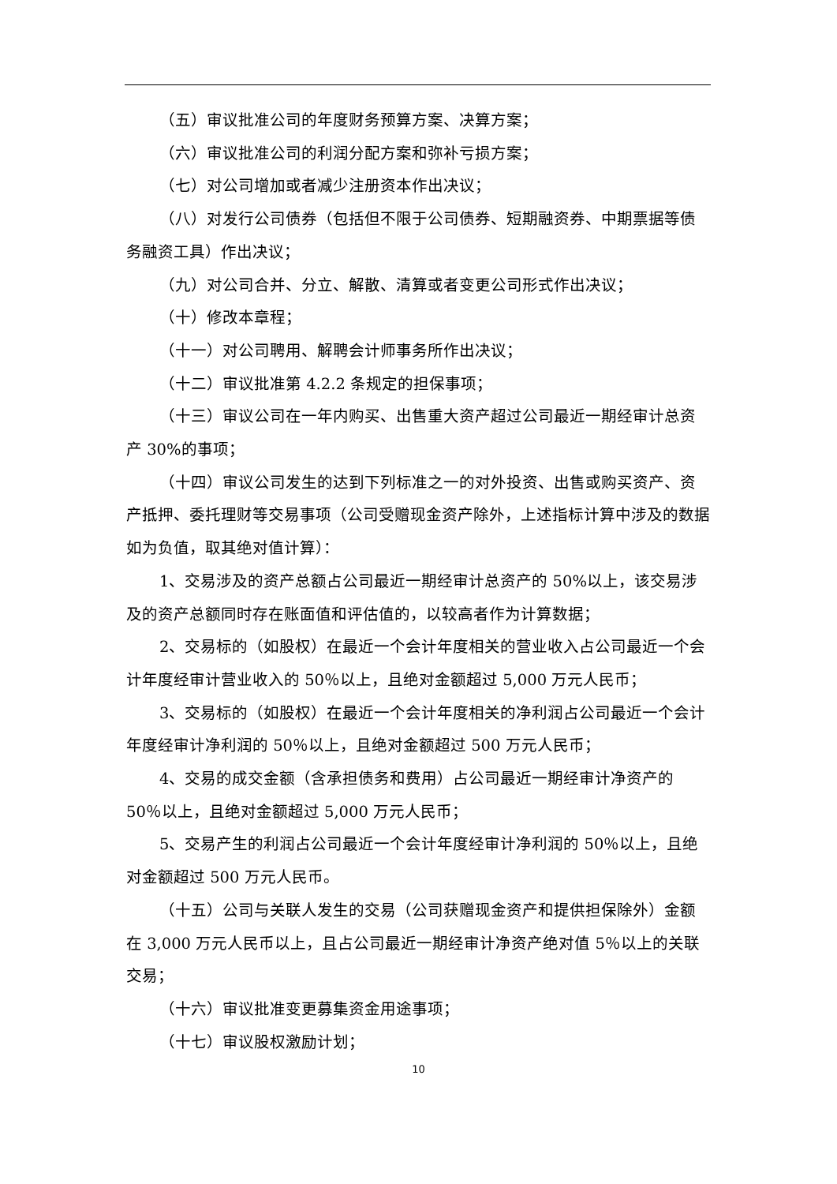（五）审议批准公司的年度财务预算方案、决算方案；
（六）审议批准公司的利润分配方案和弥补亏损方案；
（七）对公司增加或者减少注册资本作出决议；
（八）对发行公司债券（包括但不限于公司债券、短期融资券、中期票据等债务融资工具）作出决议；
（九）对公司合并、分立、解散、清算或者变更公司形式作出决议；
（十）修改本章程；
（十一）对公司聘用、解聘会计师事务所作出决议；
（十二）审议批准第 4.2.2 条规定的担保事项；
（十三）审议公司在一年内购买、出售重大资产超过公司最近一期经审计总资产 30%的事项；
（十四）审议公司发生的达到下列标准之一的对外投资、出售或购买资产、资产抵押、委托理财等交易事项（公司受赠现金资产除外，上述指标计算中涉及的数据如为负值，取其绝对值计算）：
1、交易涉及的资产总额占公司最近一期经审计总资产的 50%以上，该交易涉及的资产总额同时存在账面值和评估值的，以较高者作为计算数据；
2、交易标的（如股权）在最近一个会计年度相关的营业收入占公司最近一个会计年度经审计营业收入的 50％以上，且绝对金额超过 5,000 万元人民币；
3、交易标的（如股权）在最近一个会计年度相关的净利润占公司最近一个会计年度经审计净利润的 50％以上，且绝对金额超过 500 万元人民币；
4、交易的成交金额（含承担债务和费用）占公司最近一期经审计净资产的 50％以上，且绝对金额超过 5,000 万元人民币；
5、交易产生的利润占公司最近一个会计年度经审计净利润的 50％以上，且绝对金额超过 500 万元人民币。
（十五）公司与关联人发生的交易（公司获赠现金资产和提供担保除外）金额在 3,000 万元人民币以上，且占公司最近一期经审计净资产绝对值 5％以上的关联交易；
（十六）审议批准变更募集资金用途事项；
（十七）审议股权激励计划；
10